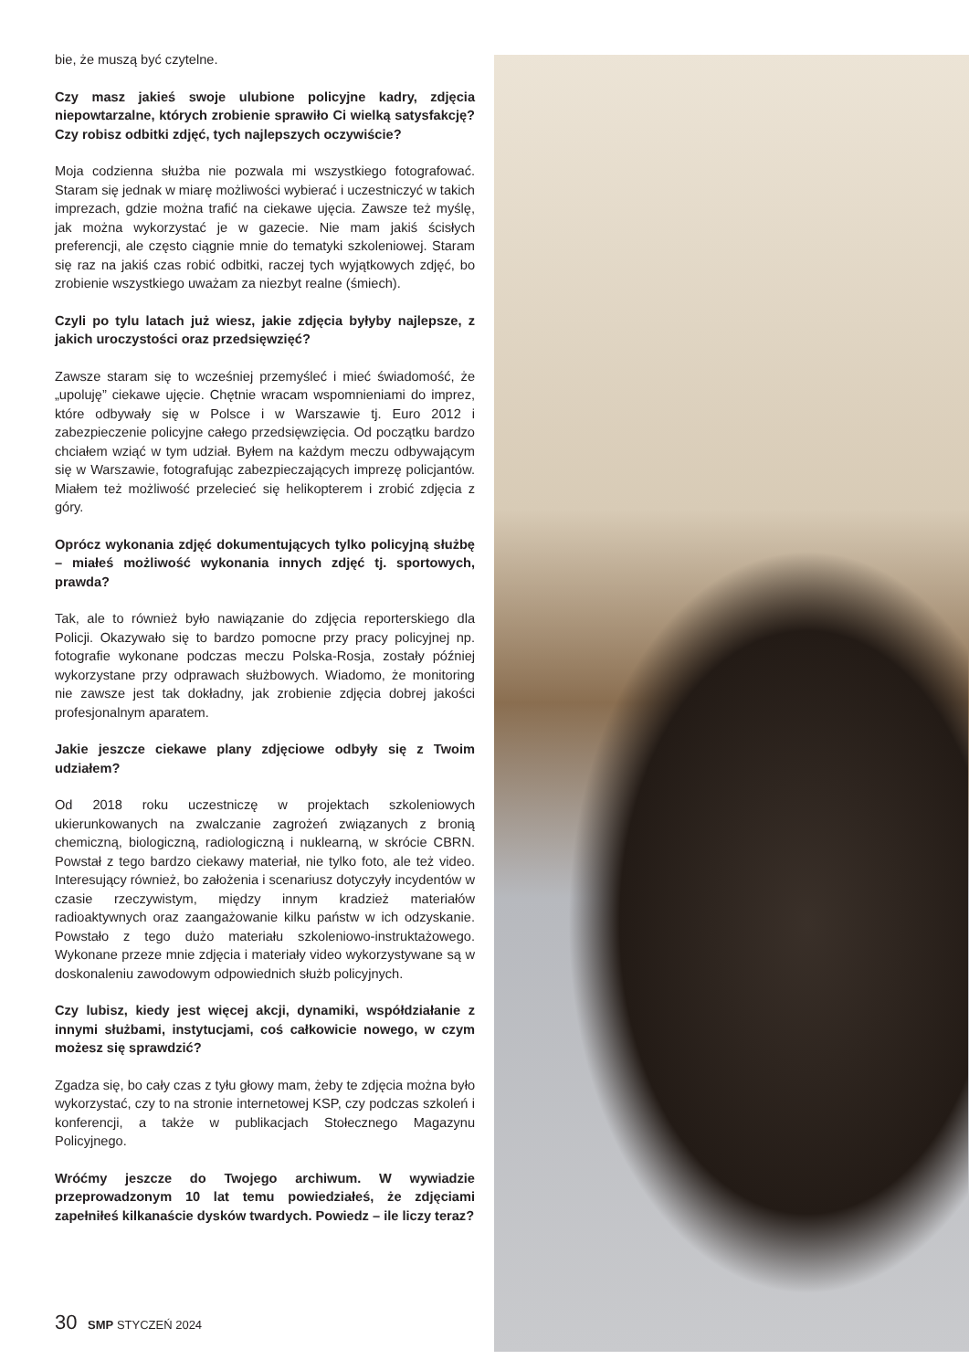bie, że muszą być czytelne.
Czy masz jakieś swoje ulubione policyjne kadry, zdjęcia niepowtarzalne, których zrobienie sprawiło Ci wielką satysfakcję? Czy robisz odbitki zdjęć, tych najlepszych oczywiście?
Moja codzienna służba nie pozwala mi wszystkiego fotografować. Staram się jednak w miarę możliwości wybierać i uczestniczyć w takich imprezach, gdzie można trafić na ciekawe ujęcia. Zawsze też myślę, jak można wykorzystać je w gazecie. Nie mam jakiś ścisłych preferencji, ale często ciągnie mnie do tematyki szkoleniowej. Staram się raz na jakiś czas robić odbitki, raczej tych wyjątkowych zdjęć, bo zrobienie wszystkiego uważam za niezbyt realne (śmiech).
Czyli po tylu latach już wiesz, jakie zdjęcia byłyby najlepsze, z jakich uroczystości oraz przedsięwzięć?
Zawsze staram się to wcześniej przemyśleć i mieć świadomość, że „upoluję” ciekawe ujęcie. Chętnie wracam wspomnieniami do imprez, które odbywały się w Polsce i w Warszawie tj. Euro 2012 i zabezpieczenie policyjne całego przedsięwzięcia. Od początku bardzo chciałem wziąć w tym udział. Byłem na każdym meczu odbywającym się w Warszawie, fotografując zabezpieczających imprezę policjantów. Miałem też możliwość przelecieć się helikopterem i zrobić zdjęcia z góry.
Oprócz wykonania zdjęć dokumentujących tylko policyjną służbę – miałeś możliwość wykonania innych zdjęć tj. sportowych, prawda?
Tak, ale to również było nawiązanie do zdjęcia reporterskiego dla Policji. Okazywało się to bardzo pomocne przy pracy policyjnej np. fotografie wykonane podczas meczu Polska-Rosja, zostały później wykorzystane przy odprawach służbowych. Wiadomo, że monitoring nie zawsze jest tak dokładny, jak zrobienie zdjęcia dobrej jakości profesjonalnym aparatem.
Jakie jeszcze ciekawe plany zdjęciowe odbyły się z Twoim udziałem?
Od 2018 roku uczestniczę w projektach szkoleniowych ukierunkowanych na zwalczanie zagrożeń związanych z bronią chemiczną, biologiczną, radiologiczną i nuklearną, w skrócie CBRN. Powstał z tego bardzo ciekawy materiał, nie tylko foto, ale też video. Interesujący również, bo założenia i scenariusz dotyczyły incydentów w czasie rzeczywistym, między innym kradzież materiałów radioaktywnych oraz zaangażowanie kilku państw w ich odzyskanie. Powstało z tego dużo materiału szkoleniowo-instruktażowego. Wykonane przeze mnie zdjęcia i materiały video wykorzystywane są w doskonaleniu zawodowym odpowiednich służb policyjnych.
Czy lubisz, kiedy jest więcej akcji, dynamiki, współdziałanie z innymi służbami, instytucjami, coś całkowicie nowego, w czym możesz się sprawdzić?
Zgadza się, bo cały czas z tyłu głowy mam, żeby te zdjęcia można było wykorzystać, czy to na stronie internetowej KSP, czy podczas szkoleń i konferencji, a także w publikacjach Stołecznego Magazynu Policyjnego.
Wróćmy jeszcze do Twojego archiwum. W wywiadzie przeprowadzonym 10 lat temu powiedziałeś, że zdjęciami zapełniłeś kilkanaście dysków twardych. Powiedz – ile liczy teraz?
30 SMP STYCZEŃ 2024